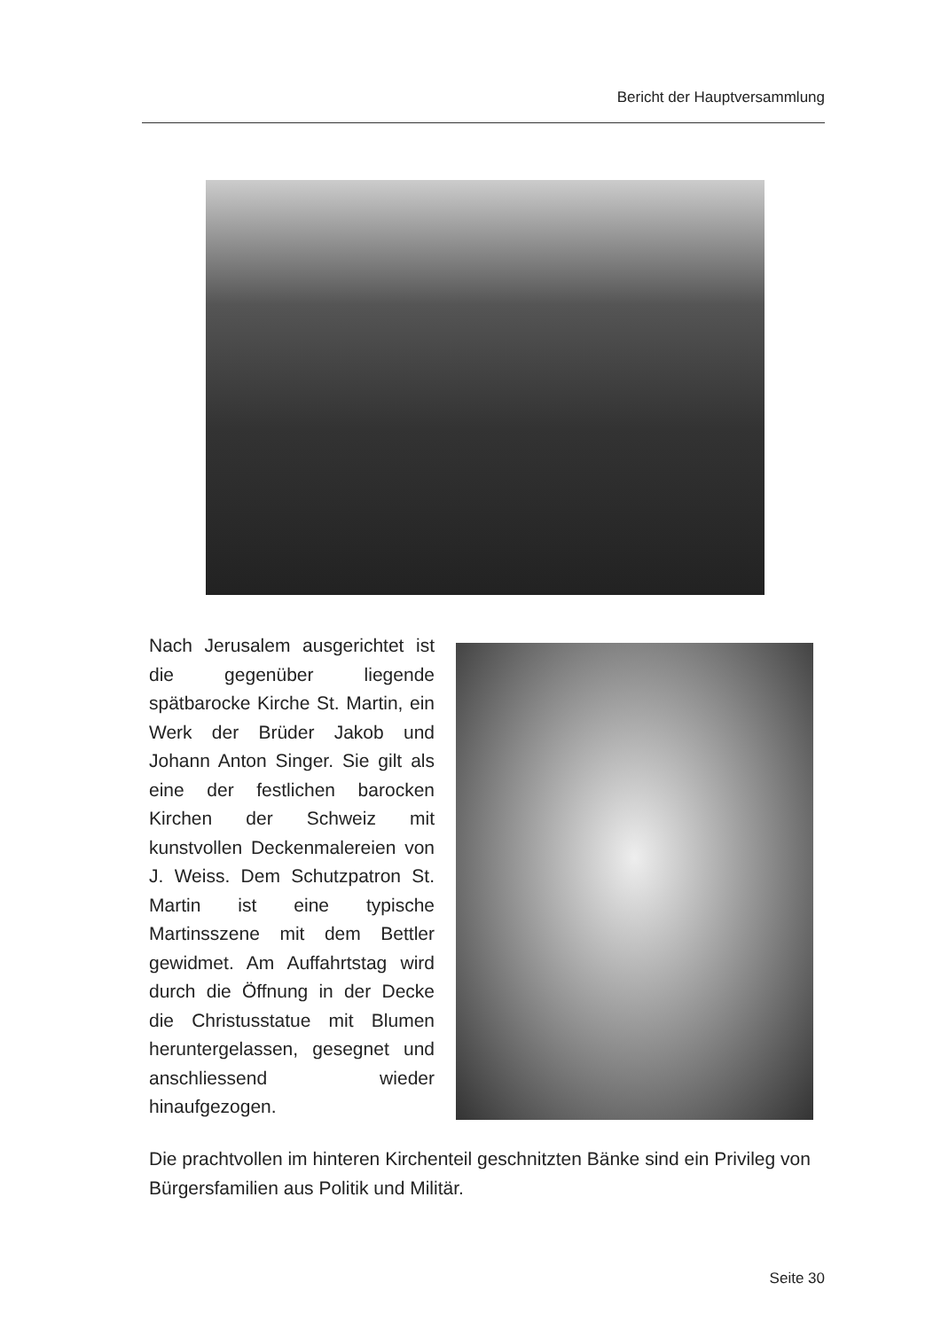Bericht der Hauptversammlung
Nach Jerusalem ausgerichtet ist die gegenüber liegende spätbarocke Kirche St. Martin, ein Werk der Brüder Jakob und Johann Anton Singer. Sie gilt als eine der festlichen barocken Kirchen der Schweiz mit kunstvollen Deckenmalereien von J. Weiss. Dem Schutzpatron St. Martin ist eine typische Martinsszene mit dem Bettler gewidmet. Am Auffahrtstag wird durch die Öffnung in der Decke die Christusstatue mit Blumen heruntergelassen, gesegnet und anschliessend wieder hinaufgezogen.
Die prachtvollen im hinteren Kirchenteil geschnitzten Bänke sind ein Privileg von Bürgersfamilien aus Politik und Militär.
Seite 30